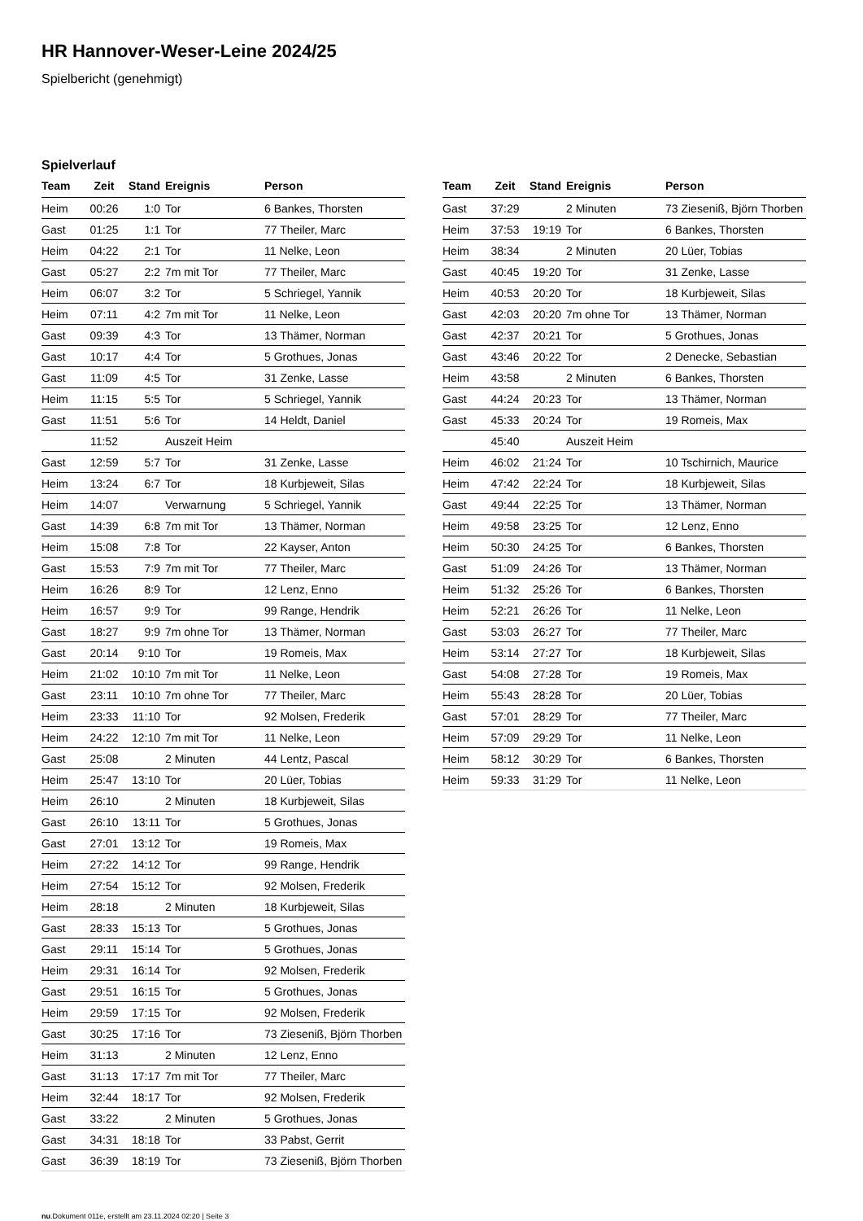HR Hannover-Weser-Leine 2024/25
Spielbericht (genehmigt)
Spielverlauf
| Team | Zeit | Stand | Ereignis | Person |
| --- | --- | --- | --- | --- |
| Heim | 00:26 | 1:0 | Tor | 6 Bankes, Thorsten |
| Gast | 01:25 | 1:1 | Tor | 77 Theiler, Marc |
| Heim | 04:22 | 2:1 | Tor | 11 Nelke, Leon |
| Gast | 05:27 | 2:2 | 7m mit Tor | 77 Theiler, Marc |
| Heim | 06:07 | 3:2 | Tor | 5 Schriegel, Yannik |
| Heim | 07:11 | 4:2 | 7m mit Tor | 11 Nelke, Leon |
| Gast | 09:39 | 4:3 | Tor | 13 Thämer, Norman |
| Gast | 10:17 | 4:4 | Tor | 5 Grothues, Jonas |
| Gast | 11:09 | 4:5 | Tor | 31 Zenke, Lasse |
| Heim | 11:15 | 5:5 | Tor | 5 Schriegel, Yannik |
| Gast | 11:51 | 5:6 | Tor | 14 Heldt, Daniel |
| | 11:52 | | Auszeit Heim | |
| Gast | 12:59 | 5:7 | Tor | 31 Zenke, Lasse |
| Heim | 13:24 | 6:7 | Tor | 18 Kurbjeweit, Silas |
| Heim | 14:07 | | Verwarnung | 5 Schriegel, Yannik |
| Gast | 14:39 | 6:8 | 7m mit Tor | 13 Thämer, Norman |
| Heim | 15:08 | 7:8 | Tor | 22 Kayser, Anton |
| Gast | 15:53 | 7:9 | 7m mit Tor | 77 Theiler, Marc |
| Heim | 16:26 | 8:9 | Tor | 12 Lenz, Enno |
| Heim | 16:57 | 9:9 | Tor | 99 Range, Hendrik |
| Gast | 18:27 | 9:9 | 7m ohne Tor | 13 Thämer, Norman |
| Gast | 20:14 | 9:10 | Tor | 19 Romeis, Max |
| Heim | 21:02 | 10:10 | 7m mit Tor | 11 Nelke, Leon |
| Gast | 23:11 | 10:10 | 7m ohne Tor | 77 Theiler, Marc |
| Heim | 23:33 | 11:10 | Tor | 92 Molsen, Frederik |
| Heim | 24:22 | 12:10 | 7m mit Tor | 11 Nelke, Leon |
| Gast | 25:08 | | 2 Minuten | 44 Lentz, Pascal |
| Heim | 25:47 | 13:10 | Tor | 20 Lüer, Tobias |
| Heim | 26:10 | | 2 Minuten | 18 Kurbjeweit, Silas |
| Gast | 26:10 | 13:11 | Tor | 5 Grothues, Jonas |
| Gast | 27:01 | 13:12 | Tor | 19 Romeis, Max |
| Heim | 27:22 | 14:12 | Tor | 99 Range, Hendrik |
| Heim | 27:54 | 15:12 | Tor | 92 Molsen, Frederik |
| Heim | 28:18 | | 2 Minuten | 18 Kurbjeweit, Silas |
| Gast | 28:33 | 15:13 | Tor | 5 Grothues, Jonas |
| Gast | 29:11 | 15:14 | Tor | 5 Grothues, Jonas |
| Heim | 29:31 | 16:14 | Tor | 92 Molsen, Frederik |
| Gast | 29:51 | 16:15 | Tor | 5 Grothues, Jonas |
| Heim | 29:59 | 17:15 | Tor | 92 Molsen, Frederik |
| Gast | 30:25 | 17:16 | Tor | 73 Zieseniß, Björn Thorben |
| Heim | 31:13 | | 2 Minuten | 12 Lenz, Enno |
| Gast | 31:13 | 17:17 | 7m mit Tor | 77 Theiler, Marc |
| Heim | 32:44 | 18:17 | Tor | 92 Molsen, Frederik |
| Gast | 33:22 | | 2 Minuten | 5 Grothues, Jonas |
| Gast | 34:31 | 18:18 | Tor | 33 Pabst, Gerrit |
| Gast | 36:39 | 18:19 | Tor | 73 Zieseniß, Björn Thorben |
| Team | Zeit | Stand | Ereignis | Person |
| --- | --- | --- | --- | --- |
| Gast | 37:29 | | 2 Minuten | 73 Zieseniß, Björn Thorben |
| Heim | 37:53 | 19:19 | Tor | 6 Bankes, Thorsten |
| Heim | 38:34 | | 2 Minuten | 20 Lüer, Tobias |
| Gast | 40:45 | 19:20 | Tor | 31 Zenke, Lasse |
| Heim | 40:53 | 20:20 | Tor | 18 Kurbjeweit, Silas |
| Gast | 42:03 | 20:20 | 7m ohne Tor | 13 Thämer, Norman |
| Gast | 42:37 | 20:21 | Tor | 5 Grothues, Jonas |
| Gast | 43:46 | 20:22 | Tor | 2 Denecke, Sebastian |
| Heim | 43:58 | | 2 Minuten | 6 Bankes, Thorsten |
| Gast | 44:24 | 20:23 | Tor | 13 Thämer, Norman |
| Gast | 45:33 | 20:24 | Tor | 19 Romeis, Max |
| | 45:40 | | Auszeit Heim | |
| Heim | 46:02 | 21:24 | Tor | 10 Tschirnich, Maurice |
| Heim | 47:42 | 22:24 | Tor | 18 Kurbjeweit, Silas |
| Gast | 49:44 | 22:25 | Tor | 13 Thämer, Norman |
| Heim | 49:58 | 23:25 | Tor | 12 Lenz, Enno |
| Heim | 50:30 | 24:25 | Tor | 6 Bankes, Thorsten |
| Gast | 51:09 | 24:26 | Tor | 13 Thämer, Norman |
| Heim | 51:32 | 25:26 | Tor | 6 Bankes, Thorsten |
| Heim | 52:21 | 26:26 | Tor | 11 Nelke, Leon |
| Gast | 53:03 | 26:27 | Tor | 77 Theiler, Marc |
| Heim | 53:14 | 27:27 | Tor | 18 Kurbjeweit, Silas |
| Gast | 54:08 | 27:28 | Tor | 19 Romeis, Max |
| Heim | 55:43 | 28:28 | Tor | 20 Lüer, Tobias |
| Gast | 57:01 | 28:29 | Tor | 77 Theiler, Marc |
| Heim | 57:09 | 29:29 | Tor | 11 Nelke, Leon |
| Heim | 58:12 | 30:29 | Tor | 6 Bankes, Thorsten |
| Heim | 59:33 | 31:29 | Tor | 11 Nelke, Leon |
nu.Dokument 011e, erstellt am 23.11.2024 02:20 | Seite 3